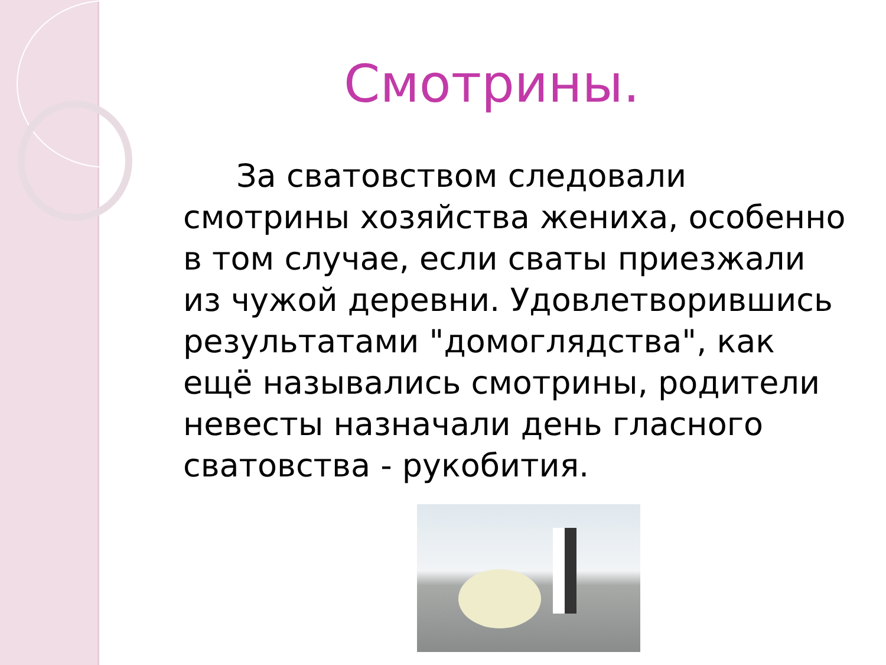Смотрины.
За сватовством следовали смотрины хозяйства жениха, особенно в том случае, если сваты приезжали из чужой деревни. Удовлетворившись результатами "домоглядства", как ещё назывались смотрины, родители невесты назначали день гласного сватовства - рукобития.